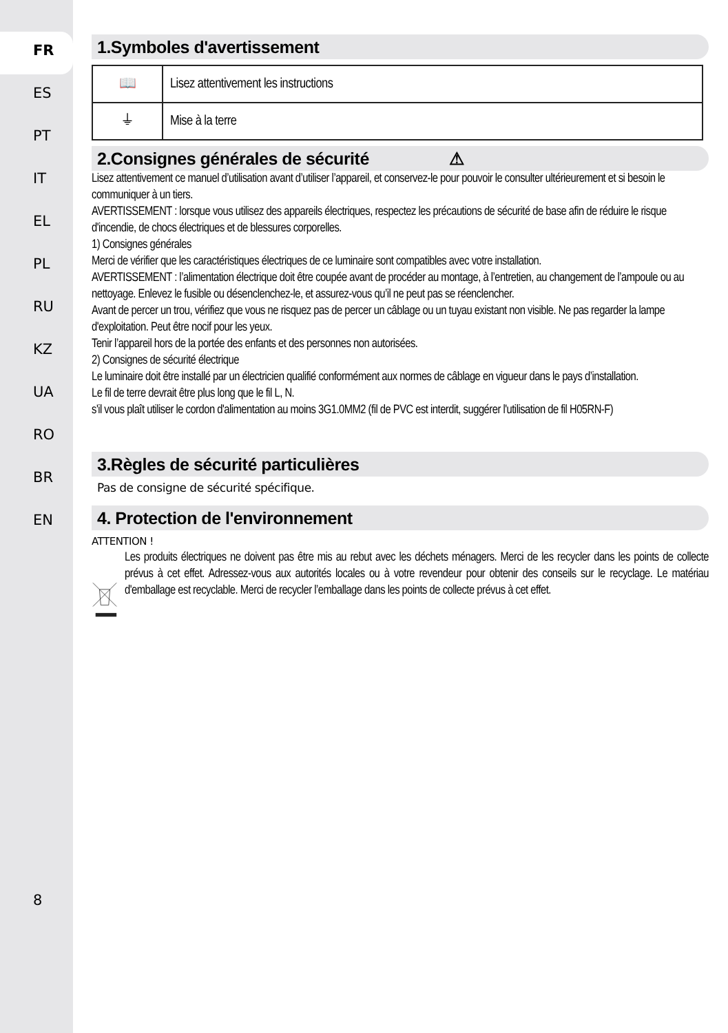FR
ES
PT
IT
EL
PL
RU
KZ
UA
RO
BR
EN
8
1.Symboles d'avertissement
| 📖 | Lisez attentivement les instructions |
| ⏚ | Mise à la terre |
2.Consignes générales de sécurité ⚠
Lisez attentivement ce manuel d’utilisation avant d’utiliser l’appareil, et conservez-le pour pouvoir le consulter ultérieurement et si besoin le communiquer à un tiers.
AVERTISSEMENT : lorsque vous utilisez des appareils électriques, respectez les précautions de sécurité de base afin de réduire le risque d'incendie, de chocs électriques et de blessures corporelles.
1) Consignes générales
Merci de vérifier que les caractéristiques électriques de ce luminaire sont compatibles avec votre installation.
AVERTISSEMENT : l’alimentation électrique doit être coupée avant de procéder au montage, à l’entretien, au changement de l’ampoule ou au nettoyage. Enlevez le fusible ou désenclenchez-le, et assurez-vous qu’il ne peut pas se réenclencher.
Avant de percer un trou, vérifiez que vous ne risquez pas de percer un câblage ou un tuyau existant non visible. Ne pas regarder la lampe d'exploitation. Peut être nocif pour les yeux.
Tenir l’appareil hors de la portée des enfants et des personnes non autorisées.
2) Consignes de sécurité électrique
Le luminaire doit être installé par un électricien qualifié conformément aux normes de câblage en vigueur dans le pays d’installation.
Le fil de terre devrait être plus long que le fil L, N.
s'il vous plaît utiliser le cordon d'alimentation au moins 3G1.0MM2 (fil de PVC est interdit, suggérer l'utilisation de fil H05RN-F)
3.Règles de sécurité particulières
Pas de consigne de sécurité spécifique.
4. Protection de l'environnement
ATTENTION !
Les produits électriques ne doivent pas être mis au rebut avec les déchets ménagers. Merci de les recycler dans les points de collecte prévus à cet effet. Adressez-vous aux autorités locales ou à votre revendeur pour obtenir des conseils sur le recyclage. Le matériau d'emballage est recyclable. Merci de recycler l’emballage dans les points de collecte prévus à cet effet.